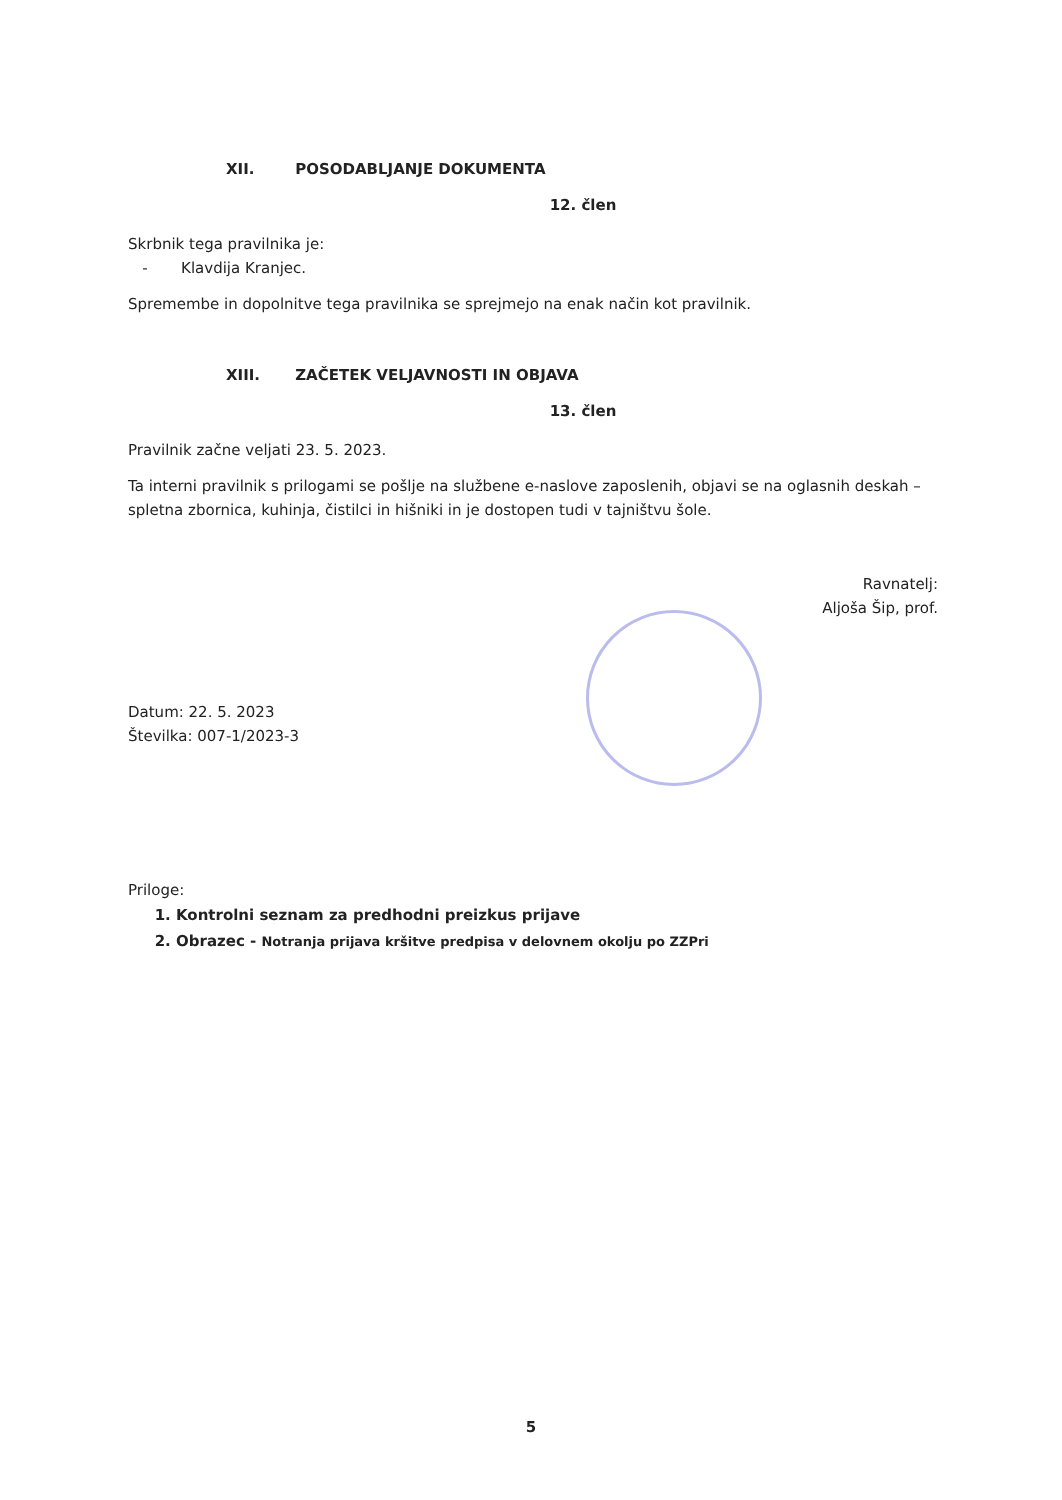XII. POSODABLJANJE DOKUMENTA
12. člen
Skrbnik tega pravilnika je:
- Klavdija Kranjec.
Spremembe in dopolnitve tega pravilnika se sprejmejo na enak način kot pravilnik.
XIII. ZAČETEK VELJAVNOSTI IN OBJAVA
13. člen
Pravilnik začne veljati 23. 5. 2023.
Ta interni pravilnik s prilogami se pošlje na službene e-naslove zaposlenih, objavi se na oglasnih deskah – spletna zbornica, kuhinja, čistilci in hišniki in je dostopen tudi v tajništvu šole.
Ravnatelj:
Aljoša Šip, prof.
Datum: 22. 5. 2023
Številka: 007-1/2023-3
Priloge:
1. Kontrolni seznam za predhodni preizkus prijave
2. Obrazec - Notranja prijava kršitve predpisa v delovnem okolju po ZZPri
5